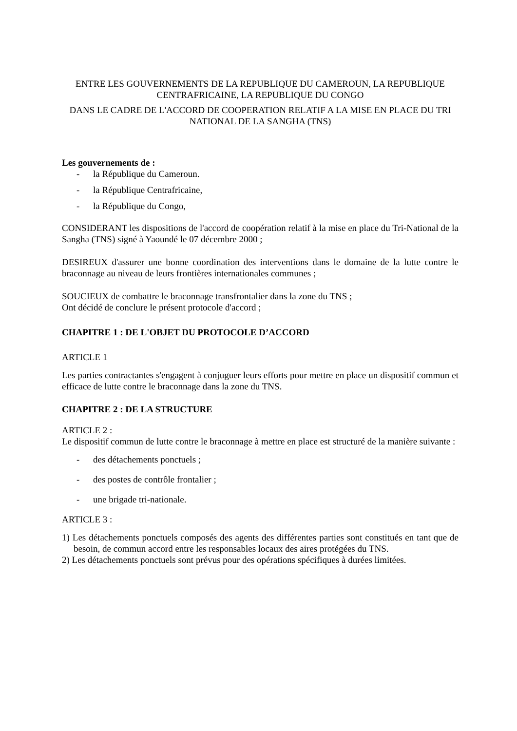ENTRE LES GOUVERNEMENTS DE LA REPUBLIQUE DU CAMEROUN, LA REPUBLIQUE CENTRAFRICAINE, LA REPUBLIQUE DU CONGO
DANS LE CADRE DE L'ACCORD DE COOPERATION RELATIF A LA MISE EN PLACE DU TRI NATIONAL DE LA SANGHA (TNS)
Les gouvernements de :
- la République du Cameroun.
- la République Centrafricaine,
- la République du Congo,
CONSIDERANT les dispositions de l'accord de coopération relatif à la mise en place du Tri-National de la Sangha (TNS) signé à Yaoundé le 07 décembre 2000 ;
DESIREUX d'assurer une bonne coordination des interventions dans le domaine de la lutte contre le braconnage au niveau de leurs frontières internationales communes ;
SOUCIEUX de combattre le braconnage transfrontalier dans la zone du TNS ;
Ont décidé de conclure le présent protocole d'accord ;
CHAPITRE 1 : DE L'OBJET DU PROTOCOLE D’ACCORD
ARTICLE 1
Les parties contractantes s'engagent à conjuguer leurs efforts pour mettre en place un dispositif commun et efficace de lutte contre le braconnage dans la zone du TNS.
CHAPITRE 2 : DE LA STRUCTURE
ARTICLE 2 :
Le dispositif commun de lutte contre le braconnage à mettre en place est structuré de la manière suivante :
- des détachements ponctuels ;
- des postes de contrôle frontalier ;
- une brigade tri-nationale.
ARTICLE 3 :
1) Les détachements ponctuels composés des agents des différentes parties sont constitués en tant que de besoin, de commun accord entre les responsables locaux des aires protégées du TNS.
2) Les détachements ponctuels sont prévus pour des opérations spécifiques à durées limitées.